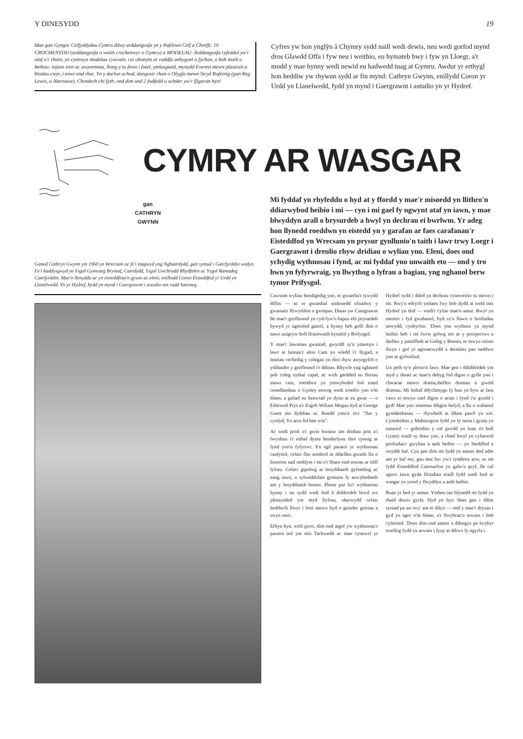Y DINESYDD 19
Mae gan Gyngor Celfyddydau Cymru ddwy arddangosfa yn y Pafiliwn Celf a Chrefft: 10 CROCHENYDD (arddangosfa o waith crochenwyr o Gymru) a MODELAU. Arddangosfa ryfeddol yw'r olaf o'r rhain, yn cynnwys modelau cywrain, rai ohonynt ar raddfa anhygoel o fychan, o bob math o bethau: injans tren ac awyrennau, llong y tu fewn i fotel, ymlusgiaid, mynydd Everest mewn plastisin a blodau cwyr, i enwi ond rhai. Yn y darlun uchod, dangosir rhan o Olygfa mewn Stryd Rufeinig (gan Reg Lewis, o Abertawe). Chredech chi fyth, ond dim ond 2 fodfedd o uchder yw'r ffiguran hyn!
Cyfres yw hon ynglŷn â Chymry sydd naill wedi dewis, neu wedi gorfod mynd dros Glawdd Offa i fyw neu i weithio, eu hymateb hwy i fyw yn Lloegr, a'r modd y mae hynny wedi newid eu hadwedd tuag at Gymru. Awdur yr erthygl hon heddiw yw rhywun sydd ar fin mynd: Cathryn Gwynn, enillydd Coron yr Urdd yn Llanelwedd, fydd yn mynd i Gaergrawnt i astudio yn yr Hydref.
CYMRY AR WASGAR
gan
CATHRYN
GWYNN
Ganed Cathryn Gwynn ym 1960 yn Wrecsam ac fe'i magwyd yng Nghaerdydd, gan symud i Gaerfyrddin wedyn. Fe'i haddysgwyd yn Ysgol Gymraeg Bryntaf, Caerdydd, Ysgol Uwchradd Rhydfelen ac Ysgol Ramadeg Caerfyrddin. Mae'n llenydda ac yn eisteddfota'n gyson ac eleni, enillodd Goron Eisteddfod yr Urdd yn Llanelwedd. Yn yr Hydref, bydd yn mynd i Gaergrawnt i astudio am radd Saesneg.
Mi fyddaf yn rhyfeddu o hyd at y ffordd y mae'r misoedd yn llithro'n ddiarwybod heibio i mi — cyn i mi gael fy ngwynt ataf yn iawn, y mae blwyddyn arall o brysurdeb a hwyl yn dechrau ei bwrlwm. Yr adeg hon llynedd roeddwn yn eistedd yn y garafan ar faes carafanau'r Eisteddfod yn Wrecsam yn prysur gynllunio'n taith i lawr trwy Loegr i Gaergrawnt i dreulio rhyw dridiau o wyliau yno. Eleni, does ond ychydig wythnosau i fynd, ac mi fyddaf yno unwaith eto — ond y tro hwn yn fyfyrwraig, yn llwythog o lyfrau a bagiau, yng nghanol berw tymor Prifysgol.
Cawsom wyliau bendigedig yno, er gwaetha'r tywydd diflas — ac er gwaethaf undonedd ofnadwy y gwastatir ffrwythlon o gwmpas. Dinas yw Caergrawnt lle mae'r gorffennol yn cyd-fyw'n hapus efo prysurdeb bywyd yr ugeinfed ganrif, a hynny heb golli dim o naws unigryw holl fframwaith hynafol y Brifysgol.
Y mae'r lawntiau gwastad, gwyrdd sy'n ymestyn i lawr at lannau'r afon Cam yn wledd i'r llygad, a muriau cerfiedig y colegau yn rhoi rhyw awyrgylch o ysblander y gorffennol i'r ddinas. Rhywle yng nghanol pob coleg nythai capel, ac wrth gerdded eu lloriau mawr cain, roeddwn yn ymwybodol fod traed cenedlaethau o Gymry enwog wedi troedio yno o'm blaen, a gafael eu henwiad yn dynn ar eu gwar — o Edmwnd Prys a'r Esgob Wiliam Mogan hyd at George Guest ein dyddiau ni. Roedd yma'n sicr "flas y cynfyd, Yn aros fel hen win".
Ac wedi profi o'r gwin hwnnw am dridiau prin a'i fwynhau i'r eithaf dyma benderfynu rhoi cynnig ar fynd yno'n fyfyriwr. Yn sgil paratoi yr wythnosau canlynol, cefais flas aruthrol ar ddarllen gwaith llu o lenorion nad oeddynt i mi o'r blaen ond enwau ar silff lyfrau. Cefais gipolwg ar lenyddiaeth gyfoethog ac eang iawn, a sylweddolais gymaint fy anwybodaeth am y lenyddiaeth honno. Pleser pur fu'r wythnosau hynny i un sydd wedi bod â diddordeb brwd ers plentyndod ym myd llyfrau, oherwydd cefais heddwch llwyr i bori mewn byd o geinder geiriau a swyn stori.
Erbyn hyn, wrth gwrs, dim ond atgof yw wythnosau'r paratoi nol ym mis Tachwedd ac mae cynnwrf yr Hydref sydd i ddod yn dechrau cyneweirio tu mewn i mi. Rwy'n edrych ymlaen fwy bob dydd at weld mis Hydref yn dod — wedi'r cyfan mae'n antur. Rwyf yn mentro i fyd gwahanol, byd sy'n llawn o brofiadau newydd, cynhyrfus. 'Does yna wythnos yn mynd heibio heb i mi fwrw golwg eto ar y prospectws a darllen y pamffledi ar Goleg y Brenin, er mwyn ceisio dwyn i gof yr agosatrwydd a deimlais pan oeddwn yno ar gyfweliad.
Un peth sy'n plesio'n fawr. Mae gen i ddiddordeb ym myd y theatr ac mae'n debyg fod digon o gyfle yno i chwarae mewn drama,darllen dramau a gweld dramau. Mi fedraf ddychmygu fy hun yn byw ar fara caws er mwyn cael digon o arian i fynd i'w gweld i gyd! Mae yno sinemau ddigon hefyd, a llu o wahanol gymdeithasau — rhywbeth at ddant pawb yn wir. Cymdeithas y Mabinogion fydd yn fy nenu i gynta yn naturiol — gobeithio y caf gwrdd yn fuan a'r holl Gymry eraill sy draw yno, a chael hwyl yn cyfnewid profiadau'r gwyliau a aeth heibio — yn Steddfod a swyddi haf. Cyn pen dim mi fydd yn amser dod adre am yr haf eto, gan mai byr yw'r tymhora acw, ac mi fydd Eisteddfod Caernarfon yn galw'n gryf, lle caf sgwrs iawn gyda ffrindiau eraill fydd wedi bod ar wasgar yn ystod y flwyddyn a aeth heibio.
Buan yr hed yr amser. Ymhen tair blynedd mi fydd yn rhaid dewis gyrfa. Hyd yn hyn 'does gen i ddim syniad pa un rwy' am ei dilyn — ond y mae'r drysau i gyd yn agor o'm blaen, a'r llwybrau'n arwain i bob cyfeiriad. 'Does dim ond amser a ddengys pa lwybyr troellog fydd yn arwain i fyny at ddrws fy ngyrfa i.